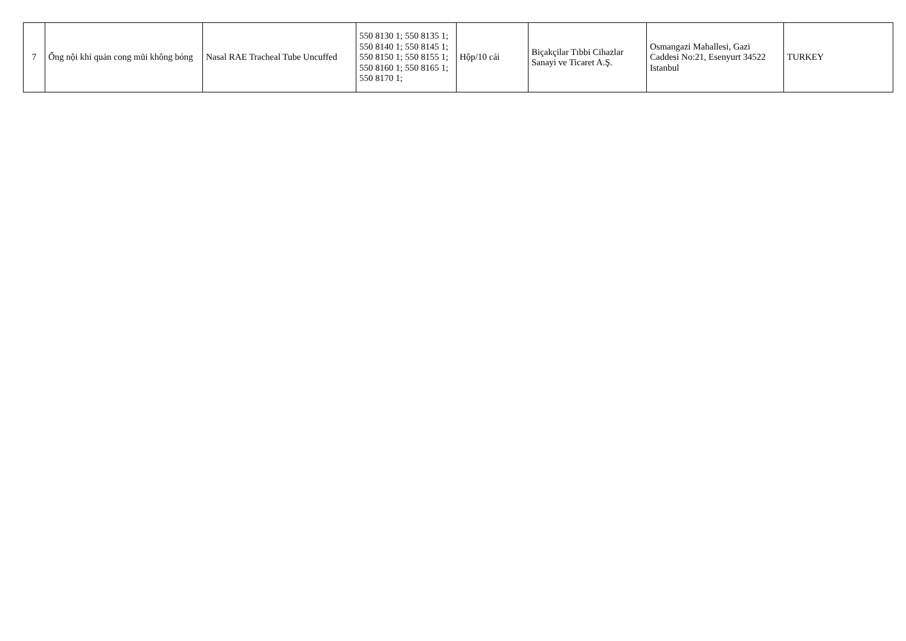| 7 | Ống nội khí quản cong mũi không bóng | Nasal RAE Tracheal Tube Uncuffed | 550 8130 1; 550 8135 1; 550 8140 1; 550 8145 1; 550 8150 1; 550 8155 1; 550 8160 1; 550 8165 1; 550 8170 1; | Hộp/10 cái | Biçakçilar Tıbbi Cihazlar Sanayi ve Ticaret A.Ş. | Osmangazi Mahallesi, Gazi Caddesi No:21, Esenyurt 34522 Istanbul | TURKEY |